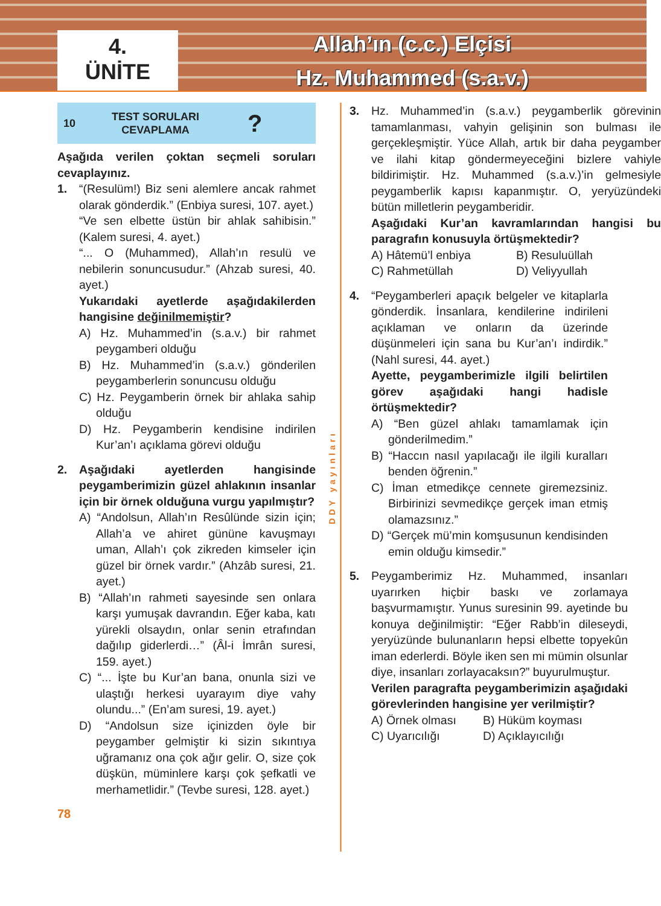4.
ÜNİTE
Allah’ın (c.c.) Elçisi
Hz. Muhammed (s.a.v.)
10 TEST SORULARI
CEVAPLAMA?
Aşağıda verilen çoktan seçmeli soruları cevaplayınız.
1. “(Resulüm!) Biz seni alemlere ancak rahmet olarak gönderdik.” (Enbiya suresi, 107. ayet.)
“Ve sen elbette üstün bir ahlak sahibisin.” (Kalem suresi, 4. ayet.)
“... O (Muhammed), Allah’ın resulü ve nebilerin sonuncusudur.” (Ahzab suresi, 40. ayet.)
Yukarıdaki ayetlerde aşağıdakilerden hangisine değinilmemiştir?
A) Hz. Muhammed’in (s.a.v.) bir rahmet peygamberi olduğu
B) Hz. Muhammed’in (s.a.v.) gönderilen peygamberlerin sonuncusu olduğu
C) Hz. Peygamberin örnek bir ahlaka sahip olduğu
D) Hz. Peygamberin kendisine indirilen Kur’an’ı açıklama görevi olduğu
2. Aşağıdaki ayetlerden hangisinde peygamberimizin güzel ahlakının insanlar için bir örnek olduğuna vurgu yapılmıştır?
A) “Andolsun, Allah’ın Resûlünde sizin için; Allah’a ve ahiret gününe kavuşmayı uman, Allah’ı çok zikreden kimseler için güzel bir örnek vardır.” (Ahzâb suresi, 21. ayet.)
B) “Allah’ın rahmeti sayesinde sen onlara karşı yumuşak davrandın. Eğer kaba, katı yürekli olsaydın, onlar senin etrafından dağılıp giderlerdi…” (Âl-i İmrân suresi, 159. ayet.)
C) “... İşte bu Kur’an bana, onunla sizi ve ulaştığı herkesi uyarayım diye vahy olundu...” (En’am suresi, 19. ayet.)
D) “Andolsun size içinizden öyle bir peygamber gelmiştir ki sizin sıkıntıya uğramanız ona çok ağır gelir. O, size çok düşkün, müminlere karşı çok şefkatli ve merhametlidir.” (Tevbe suresi, 128. ayet.)
78
DDY yayınları
3. Hz. Muhammed’in (s.a.v.) peygamberlik görevinin tamamlanması, vahyin gelişinin son bulması ile gerçekleşmiştir. Yüce Allah, artık bir daha peygamber ve ilahi kitap göndermeyeceğini bizlere vahiyle bildirimiştir. Hz. Muhammed (s.a.v.)’in gelmesiyle peygamberlik kapısı kapanmıştır. O, yeryüzündeki bütün milletlerin peygamberidir.
Aşağıdaki Kur’an kavramlarından hangisi bu paragrafın konusuyla örtüşmektedir?
A) Hâtemü’l enbiya B) Resuluüllah
C) Rahmetüllah D) Veliyyullah
4. “Peygamberleri apaçık belgeler ve kitaplarla gönderdik. İnsanlara, kendilerine indirileni açıklaman ve onların da üzerinde düşünmeleri için sana bu Kur’an’ı indirdik.” (Nahl suresi, 44. ayet.)
Ayette, peygamberimizle ilgili belirtilen görev aşağıdaki hangi hadisle örtüşmektedir?
A) “Ben güzel ahlakı tamamlamak için gönderilmedim.”
B) “Haccın nasıl yapılacağı ile ilgili kuralları benden öğrenin.”
C) İman etmedikçe cennete giremezsiniz. Birbirinizi sevmedikçe gerçek iman etmiş olamazsınız.”
D) “Gerçek mü’min komşusunun kendisinden emin olduğu kimsedir.”
5. Peygamberimiz Hz. Muhammed, insanları uyarırken hiçbir baskı ve zorlamaya başvurmamıştır. Yunus suresinin 99. ayetinde bu konuya değinilmiştir: “Eğer Rabb’in dileseydi, yeryüzünde bulunanların hepsi elbette topyekûn iman ederlerdi. Böyle iken sen mi mümin olsunlar diye, insanları zorlayacaksın?” buyurulmuştur.
Verilen paragrafta peygamberimizin aşağıdaki görevlerinden hangisine yer verilmiştir?
A) Örnek olması B) Hüküm koyması
C) Uyarıcılığı D) Açıklayıcılığı